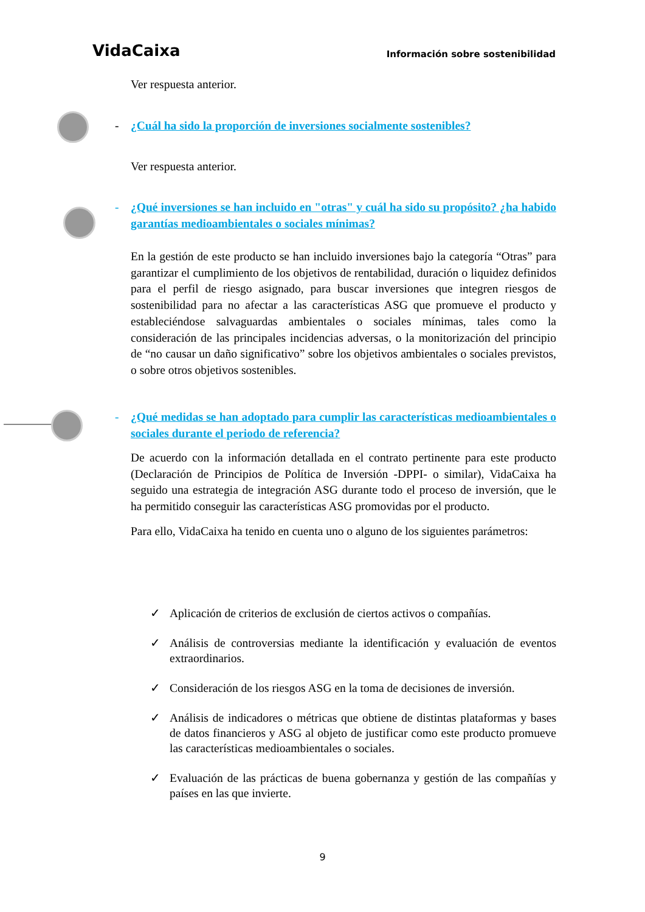VidaCaixa Información sobre sostenibilidad
Ver respuesta anterior.
- ¿Cuál ha sido la proporción de inversiones socialmente sostenibles?
Ver respuesta anterior.
- ¿Qué inversiones se han incluido en "otras" y cuál ha sido su propósito? ¿ha habido garantías medioambientales o sociales mínimas?
En la gestión de este producto se han incluido inversiones bajo la categoría “Otras” para garantizar el cumplimiento de los objetivos de rentabilidad, duración o liquidez definidos para el perfil de riesgo asignado, para buscar inversiones que integren riesgos de sostenibilidad para no afectar a las características ASG que promueve el producto y estableciéndose salvaguardas ambientales o sociales mínimas, tales como la consideración de las principales incidencias adversas, o la monitorización del principio de “no causar un daño significativo” sobre los objetivos ambientales o sociales previstos, o sobre otros objetivos sostenibles.
- ¿Qué medidas se han adoptado para cumplir las características medioambientales o sociales durante el periodo de referencia?
De acuerdo con la información detallada en el contrato pertinente para este producto (Declaración de Principios de Política de Inversión -DPPI- o similar), VidaCaixa ha seguido una estrategia de integración ASG durante todo el proceso de inversión, que le ha permitido conseguir las características ASG promovidas por el producto.
Para ello, VidaCaixa ha tenido en cuenta uno o alguno de los siguientes parámetros:
✓ Aplicación de criterios de exclusión de ciertos activos o compañías.
✓ Análisis de controversias mediante la identificación y evaluación de eventos extraordinarios.
✓ Consideración de los riesgos ASG en la toma de decisiones de inversión.
✓ Análisis de indicadores o métricas que obtiene de distintas plataformas y bases de datos financieros y ASG al objeto de justificar como este producto promueve las características medioambientales o sociales.
✓ Evaluación de las prácticas de buena gobernanza y gestión de las compañías y países en las que invierte.
9